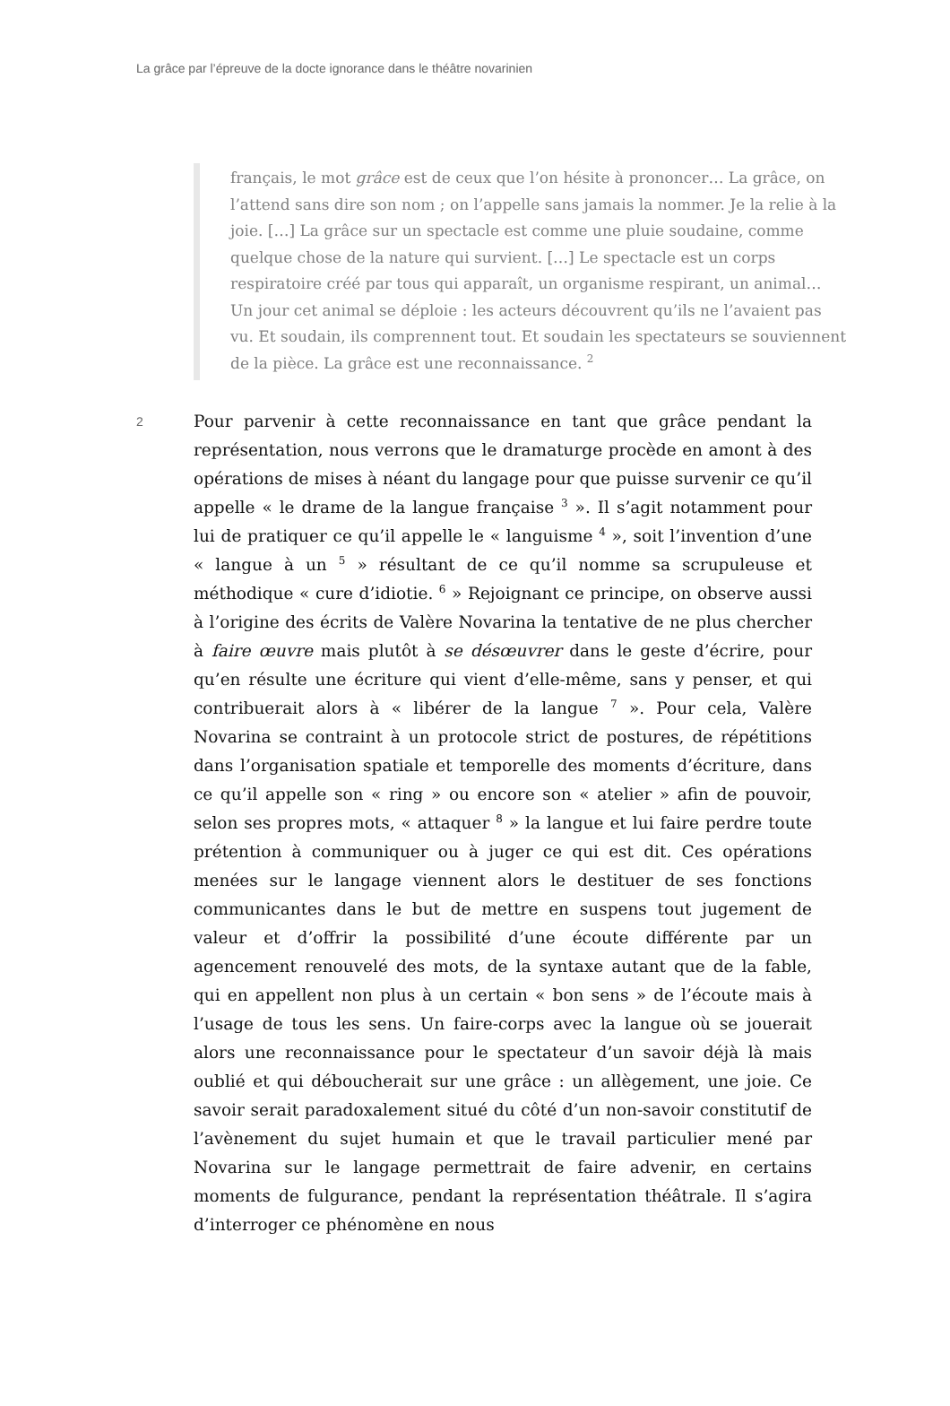La grâce par l’épreuve de la docte ignorance dans le théâtre novarinien
français, le mot grâce est de ceux que l’on hésite à prononcer… La grâce, on l’attend sans dire son nom ; on l’appelle sans jamais la nommer. Je la relie à la joie. […] La grâce sur un spectacle est comme une pluie soudaine, comme quelque chose de la nature qui survient. […] Le spectacle est un corps respiratoire créé par tous qui apparaît, un organisme respirant, un animal… Un jour cet animal se déploie : les acteurs découvrent qu’ils ne l’avaient pas vu. Et soudain, ils comprennent tout. Et soudain les spectateurs se souviennent de la pièce. La grâce est une reconnaissance. <sup>2</sup>
2
Pour parvenir à cette reconnaissance en tant que grâce pendant la représentation, nous verrons que le dramaturge procède en amont à des opérations de mises à néant du langage pour que puisse survenir ce qu’il appelle « le drame de la langue française <sup>3</sup> ». Il s’agit notamment pour lui de pratiquer ce qu’il appelle le « languisme <sup>4</sup> », soit l’invention d’une « langue à un <sup>5</sup> » résultant de ce qu’il nomme sa scrupuleuse et méthodique « cure d’idiotie. <sup>6</sup> » Rejoignant ce principe, on observe aussi à l’origine des écrits de Valère Novarina la tentative de ne plus chercher à faire œuvre mais plutôt à se désœuvrer dans le geste d’écrire, pour qu’en résulte une écriture qui vient d’elle-même, sans y penser, et qui contribuerait alors à « libérer de la langue <sup>7</sup> ». Pour cela, Valère Novarina se contraint à un protocole strict de postures, de répétitions dans l’organisation spatiale et temporelle des moments d’écriture, dans ce qu’il appelle son « ring » ou encore son « atelier » afin de pouvoir, selon ses propres mots, « attaquer <sup>8</sup> » la langue et lui faire perdre toute prétention à communiquer ou à juger ce qui est dit. Ces opérations menées sur le langage viennent alors le destituer de ses fonctions communicantes dans le but de mettre en suspens tout jugement de valeur et d’offrir la possibilité d’une écoute différente par un agencement renouvelé des mots, de la syntaxe autant que de la fable, qui en appellent non plus à un certain « bon sens » de l’écoute mais à l’usage de tous les sens. Un faire-corps avec la langue où se jouerait alors une reconnaissance pour le spectateur d’un savoir déjà là mais oublié et qui déboucherait sur une grâce : un allègement, une joie. Ce savoir serait paradoxalement situé du côté d’un non-savoir constitutif de l’avènement du sujet humain et que le travail particulier mené par Novarina sur le langage permettrait de faire advenir, en certains moments de fulgurance, pendant la représentation théâtrale. Il s’agira d’interroger ce phénomène en nous